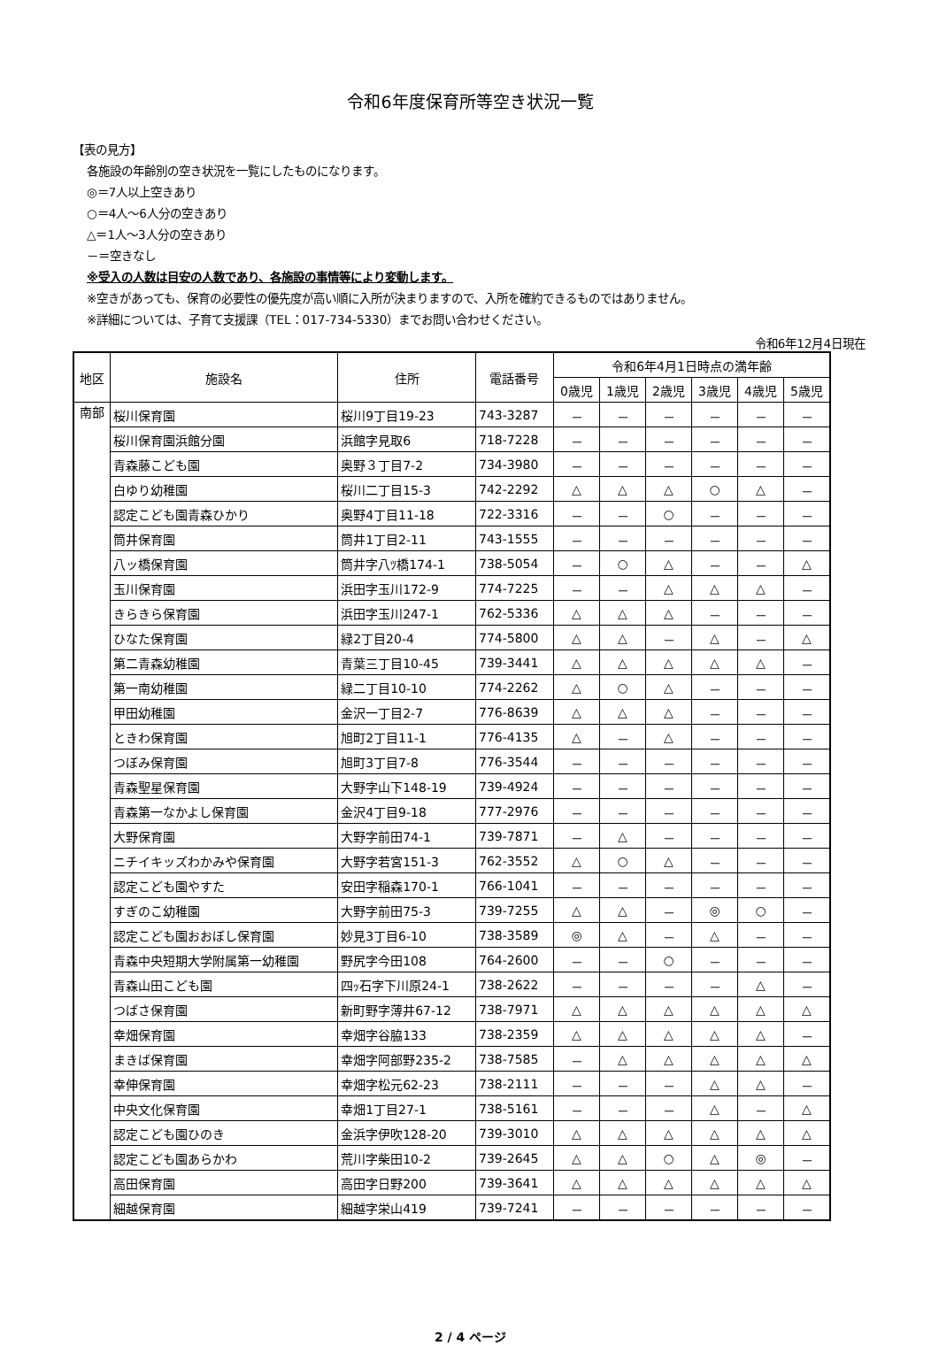令和6年度保育所等空き状況一覧
【表の見方】
各施設の年齢別の空き状況を一覧にしたものになります。
◎＝7人以上空きあり
○＝4人～6人分の空きあり
△＝1人～3人分の空きあり
－＝空きなし
※受入の人数は目安の人数であり、各施設の事情等により変動します。
※空きがあっても、保育の必要性の優先度が高い順に入所が決まりますので、入所を確約できるものではありません。
※詳細については、子育て支援課（TEL：017-734-5330）までお問い合わせください。
令和6年12月4日現在
| 地区 | 施設名 | 住所 | 電話番号 | 令和6年4月1日時点の満年齢 | | | | | |
| --- | --- | --- | --- | --- | --- | --- | --- | --- | --- |
| | | | | 0歳児 | 1歳児 | 2歳児 | 3歳児 | 4歳児 | 5歳児 |
| 南部 | 桜川保育園 | 桜川9丁目19-23 | 743-3287 | － | － | － | － | － | － |
| | 桜川保育園浜館分園 | 浜館字見取6 | 718-7228 | － | － | － | － | － | － |
| | 青森藤こども園 | 奥野３丁目7-2 | 734-3980 | － | － | － | － | － | － |
| | 白ゆり幼稚園 | 桜川二丁目15-3 | 742-2292 | △ | △ | △ | ○ | △ | － |
| | 認定こども園青森ひかり | 奥野4丁目11-18 | 722-3316 | － | － | ○ | － | － | － |
| | 筒井保育園 | 筒井1丁目2-11 | 743-1555 | － | － | － | － | － | － |
| | 八ッ橋保育園 | 筒井字八ﾂ橋174-1 | 738-5054 | － | ○ | △ | － | － | △ |
| | 玉川保育園 | 浜田字玉川172-9 | 774-7225 | － | － | △ | △ | △ | － |
| | きらきら保育園 | 浜田字玉川247-1 | 762-5336 | △ | △ | △ | － | － | － |
| | ひなた保育園 | 緑2丁目20-4 | 774-5800 | △ | △ | － | △ | － | △ |
| | 第二青森幼稚園 | 青葉三丁目10-45 | 739-3441 | △ | △ | △ | △ | △ | － |
| | 第一南幼稚園 | 緑二丁目10-10 | 774-2262 | △ | ○ | △ | － | － | － |
| | 甲田幼稚園 | 金沢一丁目2-7 | 776-8639 | △ | △ | △ | － | － | － |
| | ときわ保育園 | 旭町2丁目11-1 | 776-4135 | △ | － | △ | － | － | － |
| | つぼみ保育園 | 旭町3丁目7-8 | 776-3544 | － | － | － | － | － | － |
| | 青森聖星保育園 | 大野字山下148-19 | 739-4924 | － | － | － | － | － | － |
| | 青森第一なかよし保育園 | 金沢4丁目9-18 | 777-2976 | － | － | － | － | － | － |
| | 大野保育園 | 大野字前田74-1 | 739-7871 | － | △ | － | － | － | － |
| | ニチイキッズわかみや保育園 | 大野字若宮151-3 | 762-3552 | △ | ○ | △ | － | － | － |
| | 認定こども園やすた | 安田字稲森170-1 | 766-1041 | － | － | － | － | － | － |
| | すぎのこ幼稚園 | 大野字前田75-3 | 739-7255 | △ | △ | － | ◎ | ○ | － |
| | 認定こども園おおぼし保育園 | 妙見3丁目6-10 | 738-3589 | ◎ | △ | － | △ | － | － |
| | 青森中央短期大学附属第一幼稚園 | 野尻字今田108 | 764-2600 | － | － | ○ | － | － | － |
| | 青森山田こども園 | 四ｯ石字下川原24-1 | 738-2622 | － | － | － | － | △ | － |
| | つばさ保育園 | 新町野字薄井67-12 | 738-7971 | △ | △ | △ | △ | △ | △ |
| | 幸畑保育園 | 幸畑字谷脇133 | 738-2359 | △ | △ | △ | △ | △ | － |
| | まきば保育園 | 幸畑字阿部野235-2 | 738-7585 | － | △ | △ | △ | △ | △ |
| | 幸伸保育園 | 幸畑字松元62-23 | 738-2111 | － | － | － | △ | △ | － |
| | 中央文化保育園 | 幸畑1丁目27-1 | 738-5161 | － | － | － | △ | － | △ |
| | 認定こども園ひのき | 金浜字伊吹128-20 | 739-3010 | △ | △ | △ | △ | △ | △ |
| | 認定こども園あらかわ | 荒川字柴田10-2 | 739-2645 | △ | △ | ○ | △ | ◎ | － |
| | 高田保育園 | 高田字日野200 | 739-3641 | △ | △ | △ | △ | △ | △ |
| | 細越保育園 | 細越字栄山419 | 739-7241 | － | － | － | － | － | － |
2 / 4 ページ